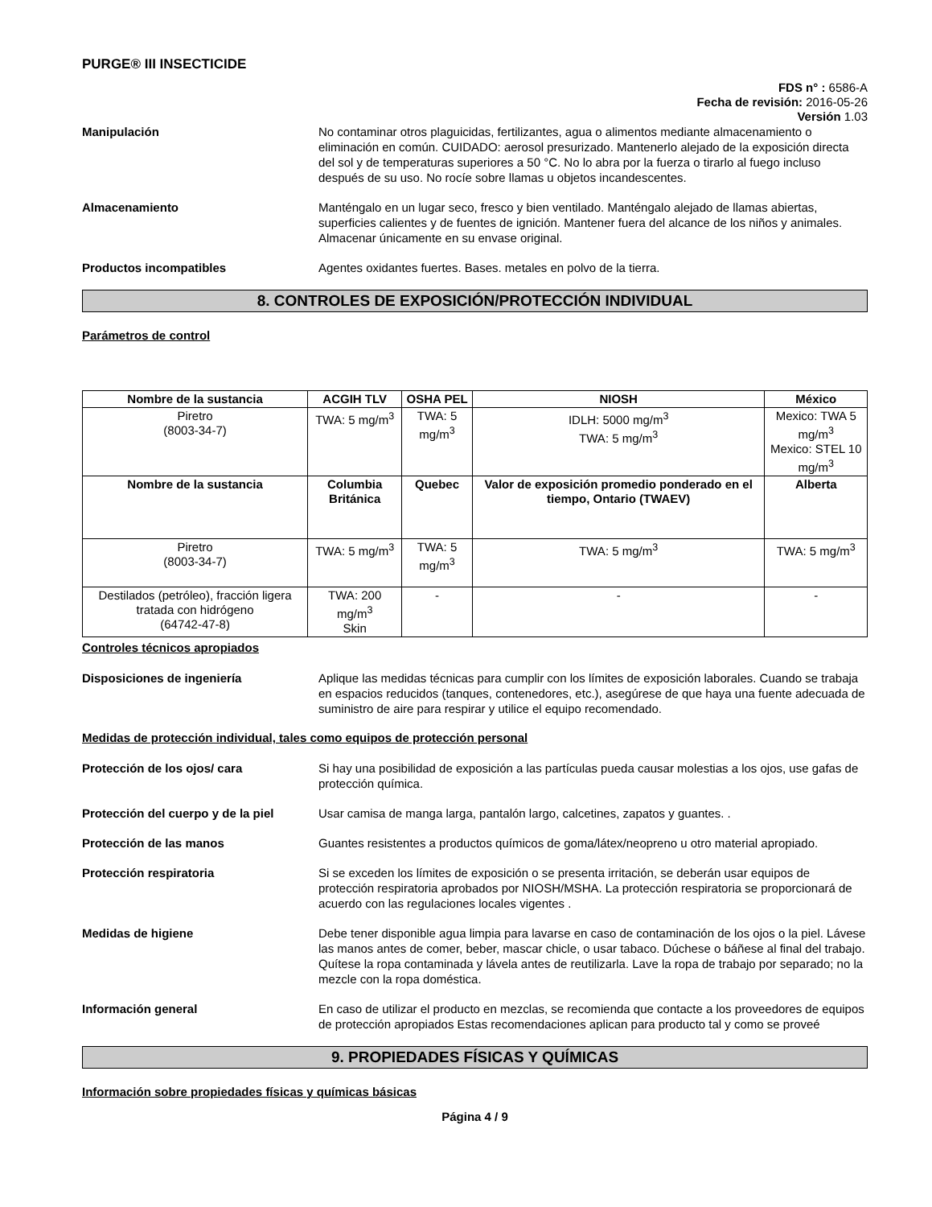PURGE® III INSECTICIDE
FDS n° : 6586-A
Fecha de revisión: 2016-05-26
Versión 1.03
Manipulación No contaminar otros plaguicidas, fertilizantes, agua o alimentos mediante almacenamiento o eliminación en común. CUIDADO: aerosol presurizado. Mantenerlo alejado de la exposición directa del sol y de temperaturas superiores a 50 °C. No lo abra por la fuerza o tirarlo al fuego incluso después de su uso. No rocíe sobre llamas u objetos incandescentes.
Almacenamiento Manténgalo en un lugar seco, fresco y bien ventilado. Manténgalo alejado de llamas abiertas, superficies calientes y de fuentes de ignición. Mantener fuera del alcance de los niños y animales. Almacenar únicamente en su envase original.
Productos incompatibles Agentes oxidantes fuertes. Bases. metales en polvo de la tierra.
8. CONTROLES DE EXPOSICIÓN/PROTECCIÓN INDIVIDUAL
Parámetros de control
| Nombre de la sustancia | ACGIH TLV | OSHA PEL | NIOSH | México |
| --- | --- | --- | --- | --- |
| Piretro (8003-34-7) | TWA: 5 mg/m<sup>3</sup> | TWA: 5 mg/m<sup>3</sup> | IDLH: 5000 mg/m<sup>3</sup> TWA: 5 mg/m<sup>3</sup> | Mexico: TWA 5 mg/m<sup>3</sup> Mexico: STEL 10 mg/m<sup>3</sup> |
| Nombre de la sustancia | Columbia Británica | Quebec | Valor de exposición promedio ponderado en el tiempo, Ontario (TWAEV) | Alberta |
| Piretro (8003-34-7) | TWA: 5 mg/m<sup>3</sup> | TWA: 5 mg/m<sup>3</sup> | TWA: 5 mg/m<sup>3</sup> | TWA: 5 mg/m<sup>3</sup> |
| Destilados (petróleo), fracción ligera tratada con hidrógeno (64742-47-8) | TWA: 200 mg/m<sup>3</sup> Skin | - | - | - |
Controles técnicos apropiados
Disposiciones de ingeniería Aplique las medidas técnicas para cumplir con los límites de exposición laborales. Cuando se trabaja en espacios reducidos (tanques, contenedores, etc.), asegúrese de que haya una fuente adecuada de suministro de aire para respirar y utilice el equipo recomendado.
Medidas de protección individual, tales como equipos de protección personal
Protección de los ojos/ cara Si hay una posibilidad de exposición a las partículas pueda causar molestias a los ojos, use gafas de protección química.
Protección del cuerpo y de la piel
Usar camisa de manga larga, pantalón largo, calcetines, zapatos y guantes. .
Protección de las manos Guantes resistentes a productos químicos de goma/látex/neopreno u otro material apropiado.
Protección respiratoria Si se exceden los límites de exposición o se presenta irritación, se deberán usar equipos de protección respiratoria aprobados por NIOSH/MSHA. La protección respiratoria se proporcionará de acuerdo con las regulaciones locales vigentes .
Medidas de higiene Debe tener disponible agua limpia para lavarse en caso de contaminación de los ojos o la piel. Lávese las manos antes de comer, beber, mascar chicle, o usar tabaco. Dúchese o báñese al final del trabajo. Quítese la ropa contaminada y lávela antes de reutilizarla. Lave la ropa de trabajo por separado; no la mezcle con la ropa doméstica.
Información general En caso de utilizar el producto en mezclas, se recomienda que contacte a los proveedores de equipos de protección apropiados Estas recomendaciones aplican para producto tal y como se proveé
9. PROPIEDADES FÍSICAS Y QUÍMICAS
Información sobre propiedades físicas y químicas básicas
Página 4 / 9